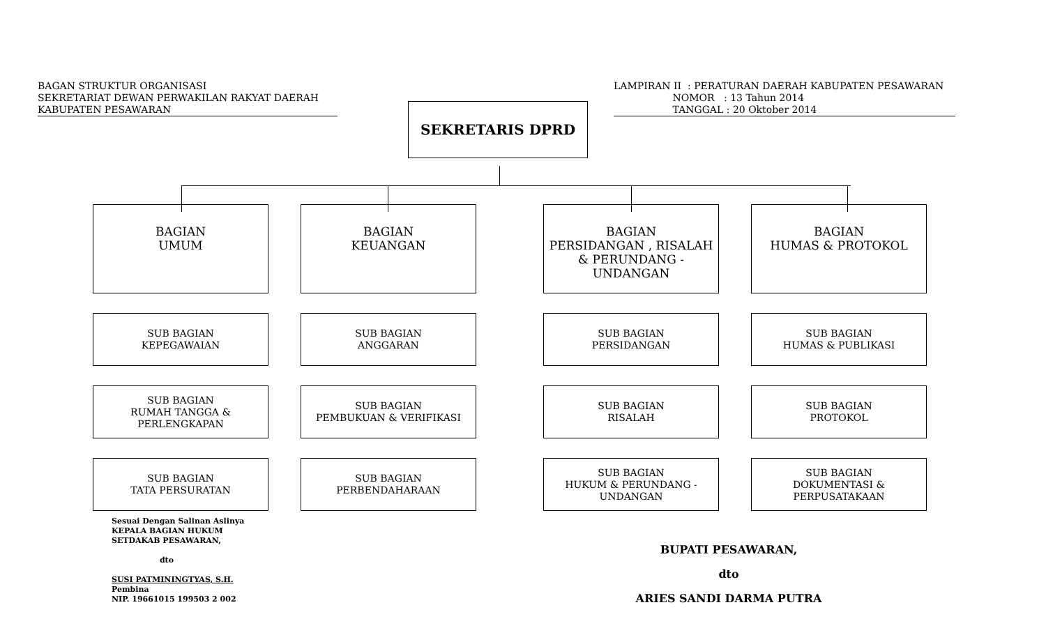BAGAN STRUKTUR ORGANISASI
SEKRETARIAT DEWAN PERWAKILAN RAKYAT DAERAH
KABUPATEN PESAWARAN
LAMPIRAN II : PERATURAN DAERAH KABUPATEN PESAWARAN
NOMOR : 13 Tahun 2014
TANGGAL : 20 Oktober 2014
SEKRETARIS DPRD
BAGIAN
UMUM
SUB BAGIAN
KEPEGAWAIAN
SUB BAGIAN
RUMAH TANGGA &
PERLENGKAPAN
SUB BAGIAN
TATA PERSURATAN
BAGIAN
KEUANGAN
SUB BAGIAN
ANGGARAN
SUB BAGIAN
PEMBUKUAN & VERIFIKASI
SUB BAGIAN
PERBENDAHARAAN
BAGIAN
PERSIDANGAN , RISALAH
& PERUNDANG -
UNDANGAN
SUB BAGIAN
PERSIDANGAN
SUB BAGIAN
RISALAH
SUB BAGIAN
HUKUM & PERUNDANG -
UNDANGAN
BAGIAN
HUMAS & PROTOKOL
SUB BAGIAN
HUMAS & PUBLIKASI
SUB BAGIAN
PROTOKOL
SUB BAGIAN
DOKUMENTASI &
PERPUSATAKAAN
Sesuai Dengan Salinan Aslinya
KEPALA BAGIAN HUKUM
SETDAKAB PESAWARAN,
dto
SUSI PATMININGTYAS, S.H.
Pembina
NIP. 19661015 199503 2 002
BUPATI PESAWARAN,
dto
ARIES SANDI DARMA PUTRA